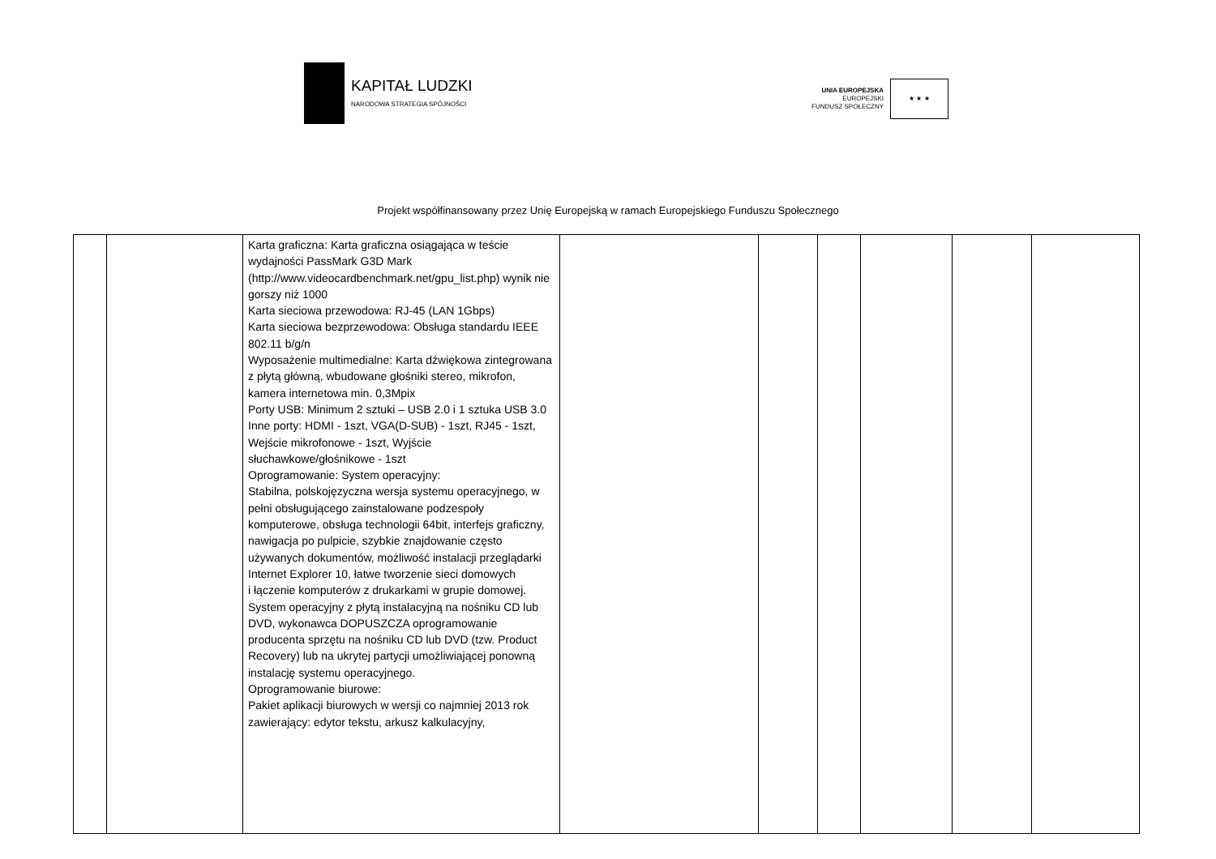KAPITAŁ LUDZKI
NARODOWA STRATEGIA SPÓJNOŚCI
UNIA EUROPEJSKA
EUROPEJSKI
FUNDUSZ SPOŁECZNY
★ ★ ★
Projekt współfinansowany przez Unię Europejską w ramach Europejskiego Funduszu Społecznego
| | | Karta graficzna: Karta graficzna osiągająca w teście wydajności PassMark G3D Mark (http://www.videocardbenchmark.net/gpu_list.php) wynik nie gorszy niż 1000 Karta sieciowa przewodowa: RJ-45 (LAN 1Gbps) Karta sieciowa bezprzewodowa: Obsługa standardu IEEE 802.11 b/g/n Wyposażenie multimedialne: Karta dźwiękowa zintegrowana z płytą główną, wbudowane głośniki stereo, mikrofon, kamera internetowa min. 0,3Mpix Porty USB: Minimum 2 sztuki – USB 2.0 i 1 sztuka USB 3.0 Inne porty: HDMI - 1szt, VGA(D-SUB) - 1szt, RJ45 - 1szt, Wejście mikrofonowe - 1szt, Wyjście słuchawkowe/głośnikowe - 1szt Oprogramowanie: System operacyjny: Stabilna, polskojęzyczna wersja systemu operacyjnego, w pełni obsługującego zainstalowane podzespoły komputerowe, obsługa technologii 64bit, interfejs graficzny, nawigacja po pulpicie, szybkie znajdowanie często używanych dokumentów, możliwość instalacji przeglądarki Internet Explorer 10, łatwe tworzenie sieci domowych i łączenie komputerów z drukarkami w grupie domowej. System operacyjny z płytą instalacyjną na nośniku CD lub DVD, wykonawca DOPUSZCZA oprogramowanie producenta sprzętu na nośniku CD lub DVD (tzw. Product Recovery) lub na ukrytej partycji umożliwiającej ponowną instalację systemu operacyjnego. Oprogramowanie biurowe: Pakiet aplikacji biurowych w wersji co najmniej 2013 rok zawierający: edytor tekstu, arkusz kalkulacyjny, | | | | | | |